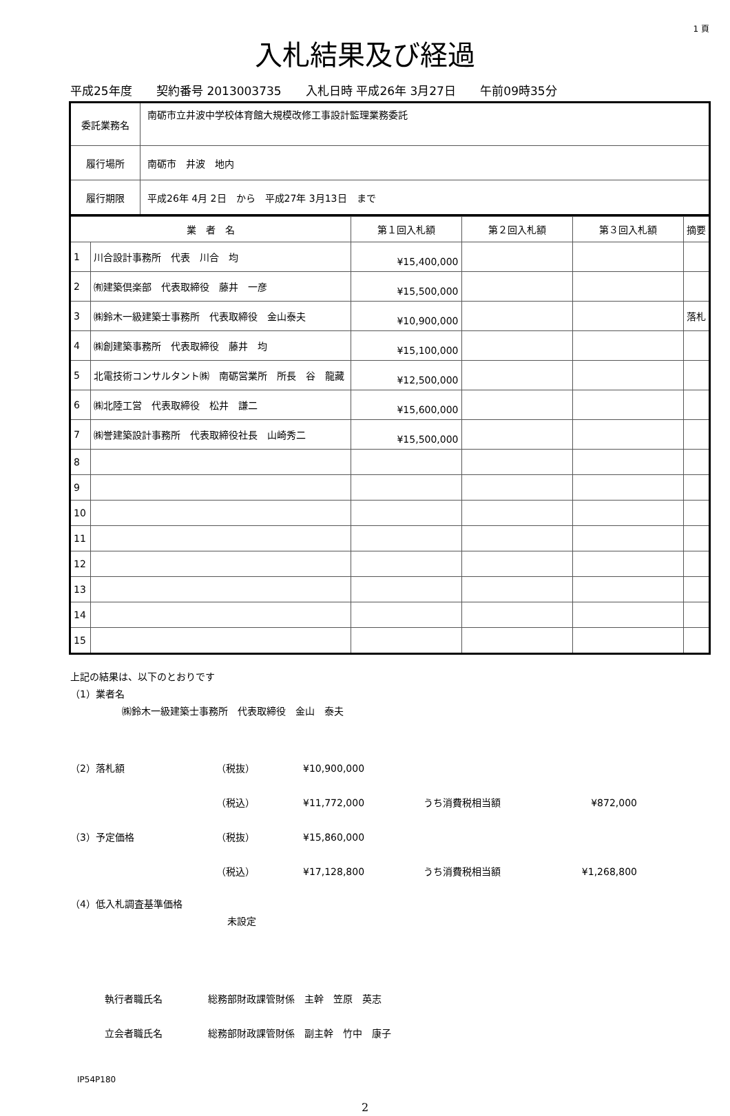1 頁
入札結果及び経過
平成25年度 契約番号 2013003735 入札日時 平成26年 3月27日 午前09時35分
| 委託業務名 | 南砺市立井波中学校体育館大規模改修工事設計監理業務委託 |
| 履行場所 | 南砺市 井波 地内 |
| 履行期限 | 平成26年 4月 2日 から 平成27年 3月13日 まで |
| 業 者 名 | | 第１回入札額 | 第２回入札額 | 第３回入札額 | 摘要 |
| --- | --- | --- | --- | --- | --- |
| 1 | 川合設計事務所 代表 川合 均 | ¥15,400,000 | | | |
| 2 | ㈲建築倶楽部 代表取締役 藤井 一彦 | ¥15,500,000 | | | |
| 3 | ㈱鈴木一級建築士事務所 代表取締役 金山泰夫 | ¥10,900,000 | | | 落札 |
| 4 | ㈱創建築事務所 代表取締役 藤井 均 | ¥15,100,000 | | | |
| 5 | 北電技術コンサルタント㈱ 南砺営業所 所長 谷 龍藏 | ¥12,500,000 | | | |
| 6 | ㈱北陸工営 代表取締役 松井 謙二 | ¥15,600,000 | | | |
| 7 | ㈱誉建築設計事務所 代表取締役社長 山崎秀二 | ¥15,500,000 | | | |
| 8 | | | | | |
| 9 | | | | | |
| 10 | | | | | |
| 11 | | | | | |
| 12 | | | | | |
| 13 | | | | | |
| 14 | | | | | |
| 15 | | | | | |
上記の結果は、以下のとおりです
（1）業者名
㈱鈴木一級建築士事務所　代表取締役　金山　泰夫
（2）落札額 （税抜） ¥10,900,000
（税込） ¥11,772,000 うち消費税相当額 ¥872,000
（3）予定価格 （税抜） ¥15,860,000
（税込） ¥17,128,800 うち消費税相当額 ¥1,268,800
（4）低入札調査基準価格
未設定
執行者職氏名 総務部財政課管財係　主幹　笠原　英志
立会者職氏名
総務部財政課管財係　副主幹　竹中　康子
IP54P180
2